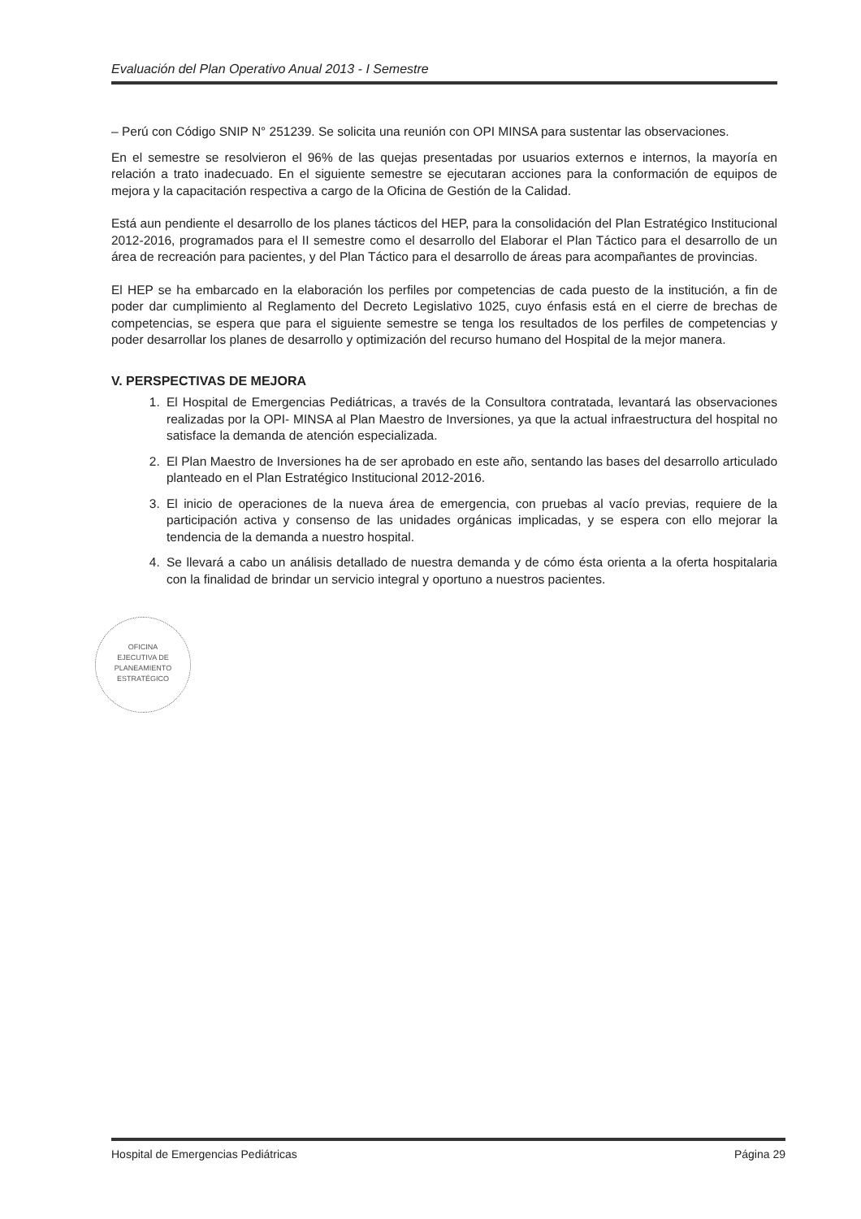Evaluación del Plan Operativo Anual 2013 - I Semestre
– Perú con Código SNIP N° 251239. Se solicita una reunión con OPI MINSA para sustentar las observaciones.
En el semestre se resolvieron el 96% de las quejas presentadas por usuarios externos e internos, la mayoría en relación a trato inadecuado. En el siguiente semestre se ejecutaran acciones para la conformación de equipos de mejora y la capacitación respectiva a cargo de la Oficina de Gestión de la Calidad.
Está aun pendiente el desarrollo de los planes tácticos del HEP, para la consolidación del Plan Estratégico Institucional 2012-2016, programados para el II semestre como el desarrollo del Elaborar el Plan Táctico para el desarrollo de un área de recreación para pacientes, y del Plan Táctico para el desarrollo de áreas para acompañantes de provincias.
El HEP se ha embarcado en la elaboración los perfiles por competencias de cada puesto de la institución, a fin de poder dar cumplimiento al Reglamento del Decreto Legislativo 1025, cuyo énfasis está en el cierre de brechas de competencias, se espera que para el siguiente semestre se tenga los resultados de los perfiles de competencias y poder desarrollar los planes de desarrollo y optimización del recurso humano del Hospital de la mejor manera.
V. PERSPECTIVAS DE MEJORA
1. El Hospital de Emergencias Pediátricas, a través de la Consultora contratada, levantará las observaciones realizadas por la OPI- MINSA al Plan Maestro de Inversiones, ya que la actual infraestructura del hospital no satisface la demanda de atención especializada.
2. El Plan Maestro de Inversiones ha de ser aprobado en este año, sentando las bases del desarrollo articulado planteado en el Plan Estratégico Institucional 2012-2016.
3. El inicio de operaciones de la nueva área de emergencia, con pruebas al vacío previas, requiere de la participación activa y consenso de las unidades orgánicas implicadas, y se espera con ello mejorar la tendencia de la demanda a nuestro hospital.
4. Se llevará a cabo un análisis detallado de nuestra demanda y de cómo ésta orienta a la oferta hospitalaria con la finalidad de brindar un servicio integral y oportuno a nuestros pacientes.
OFICINA
EJECUTIVA DE
PLANEAMIENTO
ESTRATÉGICO
Hospital de Emergencias Pediátricas Página 29